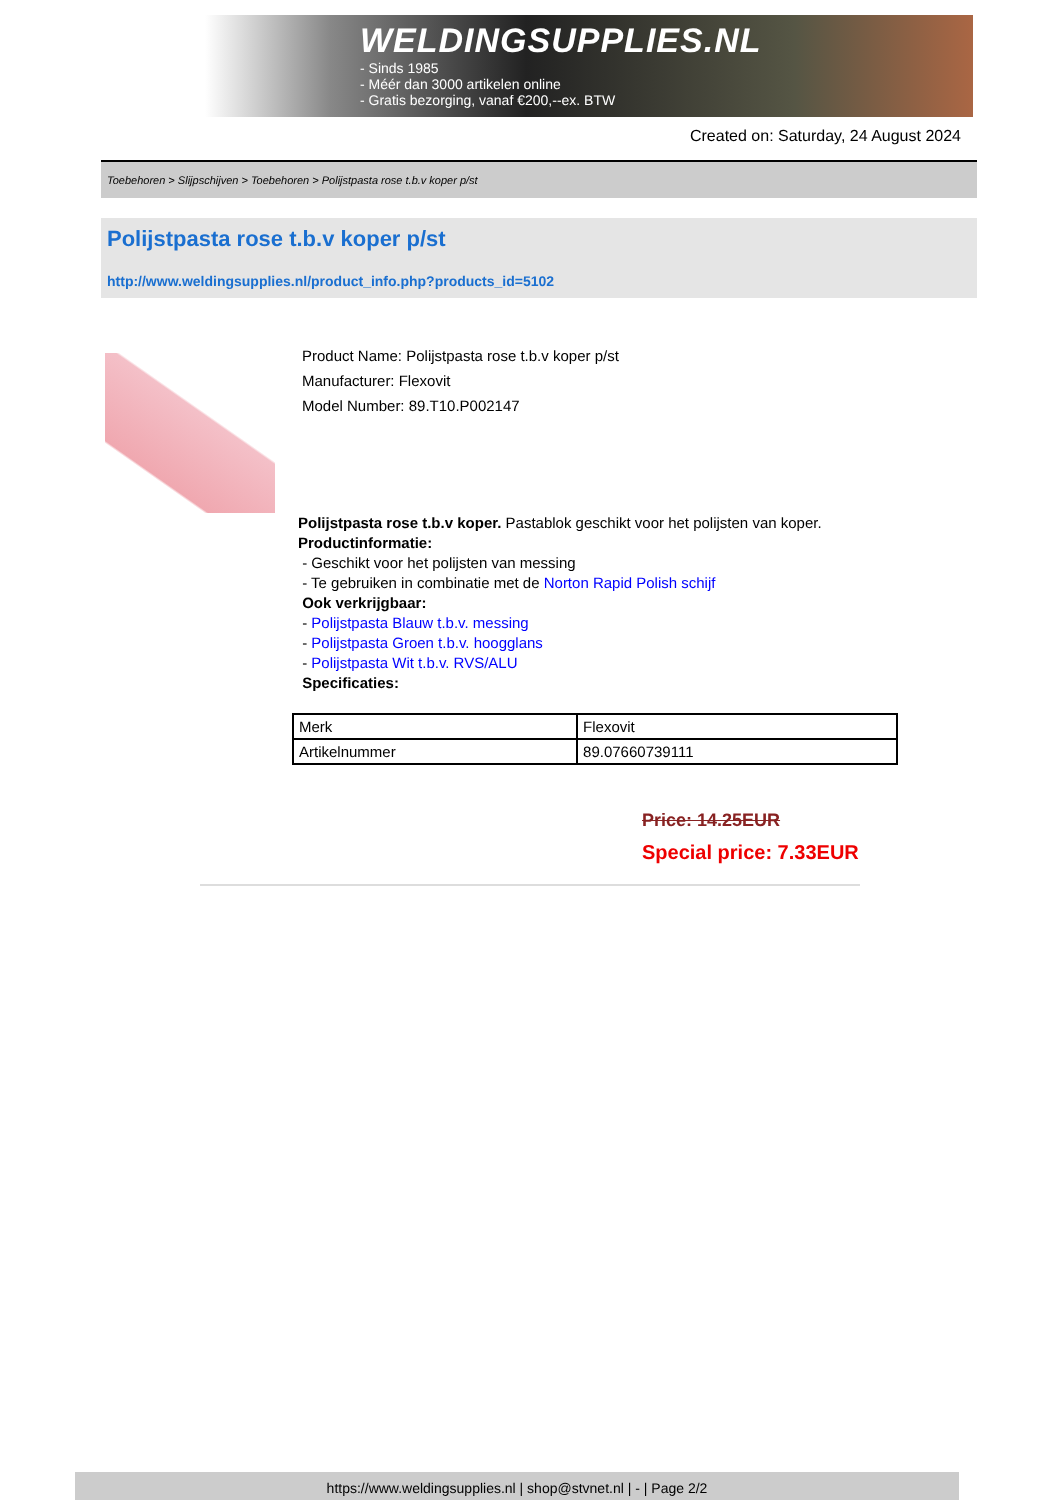WELDINGSUPPLIES.NL
- Sinds 1985
- Méér dan 3000 artikelen online
- Gratis bezorging, vanaf €200,--ex. BTW
Created on: Saturday, 24 August 2024
Toebehoren > Slijpschijven > Toebehoren > Polijstpasta rose t.b.v koper p/st
Polijstpasta rose t.b.v koper p/st
http://www.weldingsupplies.nl/product_info.php?products_id=5102
Product Name: Polijstpasta rose t.b.v koper p/st
Manufacturer: Flexovit
Model Number: 89.T10.P002147
Polijstpasta rose t.b.v koper. Pastablok geschikt voor het polijsten van koper.
Productinformatie:
- Geschikt voor het polijsten van messing
- Te gebruiken in combinatie met de Norton Rapid Polish schijf
Ook verkrijgbaar:
- Polijstpasta Blauw t.b.v. messing
- Polijstpasta Groen t.b.v. hoogglans
- Polijstpasta Wit t.b.v. RVS/ALU
Specificaties:
| Merk | Flexovit |
| Artikelnummer | 89.07660739111 |
Price: 14.25EUR
Special price: 7.33EUR
https://www.weldingsupplies.nl | shop@stvnet.nl | - | Page 2/2